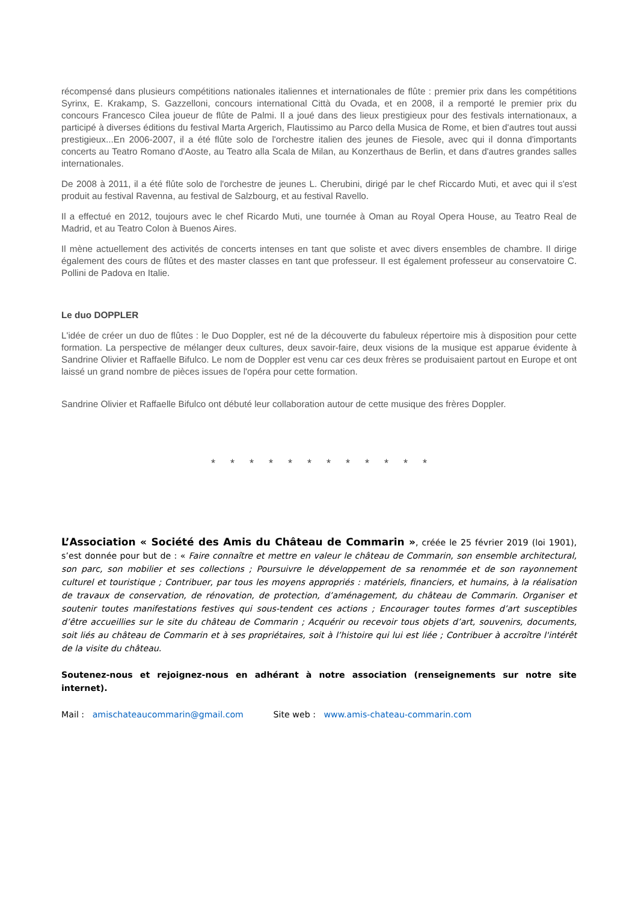récompensé dans plusieurs compétitions nationales italiennes et internationales de flûte : premier prix dans les compétitions Syrinx, E. Krakamp, S. Gazzelloni, concours international Città du Ovada, et en 2008, il a remporté le premier prix du concours Francesco Cilea joueur de flûte de Palmi. Il a joué dans des lieux prestigieux pour des festivals internationaux, a participé à diverses éditions du festival Marta Argerich, Flautissimo au Parco della Musica de Rome, et bien d'autres tout aussi prestigieux...En 2006-2007, il a été flûte solo de l'orchestre italien des jeunes de Fiesole, avec qui il donna d'importants concerts au Teatro Romano d'Aoste, au Teatro alla Scala de Milan, au Konzerthaus de Berlin, et dans d'autres grandes salles internationales.
De 2008 à 2011, il a été flûte solo de l'orchestre de jeunes L. Cherubini, dirigé par le chef Riccardo Muti, et avec qui il s'est produit au festival Ravenna, au festival de Salzbourg, et au festival Ravello.
Il a effectué en 2012, toujours avec le chef Ricardo Muti, une tournée à Oman au Royal Opera House, au Teatro Real de Madrid, et au Teatro Colon à Buenos Aires.
Il mène actuellement des activités de concerts intenses en tant que soliste et avec divers ensembles de chambre. Il dirige également des cours de flûtes et des master classes en tant que professeur. Il est également professeur au conservatoire C. Pollini de Padova en Italie.
Le duo DOPPLER
L'idée de créer un duo de flûtes : le Duo Doppler, est né de la découverte du fabuleux répertoire mis à disposition pour cette formation. La perspective de mélanger deux cultures, deux savoir-faire, deux visions de la musique est apparue évidente à Sandrine Olivier et Raffaelle Bifulco. Le nom de Doppler est venu car ces deux frères se produisaient partout en Europe et ont laissé un grand nombre de pièces issues de l'opéra pour cette formation.
Sandrine Olivier et Raffaelle Bifulco ont débuté leur collaboration autour de cette musique des frères Doppler.
* * * * * * * * * * * *
L’Association « Société des Amis du Château de Commarin », créée le 25 février 2019 (loi 1901), s’est donnée pour but de : « Faire connaître et mettre en valeur le château de Commarin, son ensemble architectural, son parc, son mobilier et ses collections ; Poursuivre le développement de sa renommée et de son rayonnement culturel et touristique ; Contribuer, par tous les moyens appropriés : matériels, financiers, et humains, à la réalisation de travaux de conservation, de rénovation, de protection, d’aménagement, du château de Commarin. Organiser et soutenir toutes manifestations festives qui sous-tendent ces actions ; Encourager toutes formes d’art susceptibles d’être accueillies sur le site du château de Commarin ; Acquérir ou recevoir tous objets d’art, souvenirs, documents, soit liés au château de Commarin et à ses propriétaires, soit à l’histoire qui lui est liée ; Contribuer à accroître l'intérêt de la visite du château.
Soutenez-nous et rejoignez-nous en adhérant à notre association (renseignements sur notre site internet).
Mail : amischateaucommarin@gmail.com Site web : www.amis-chateau-commarin.com